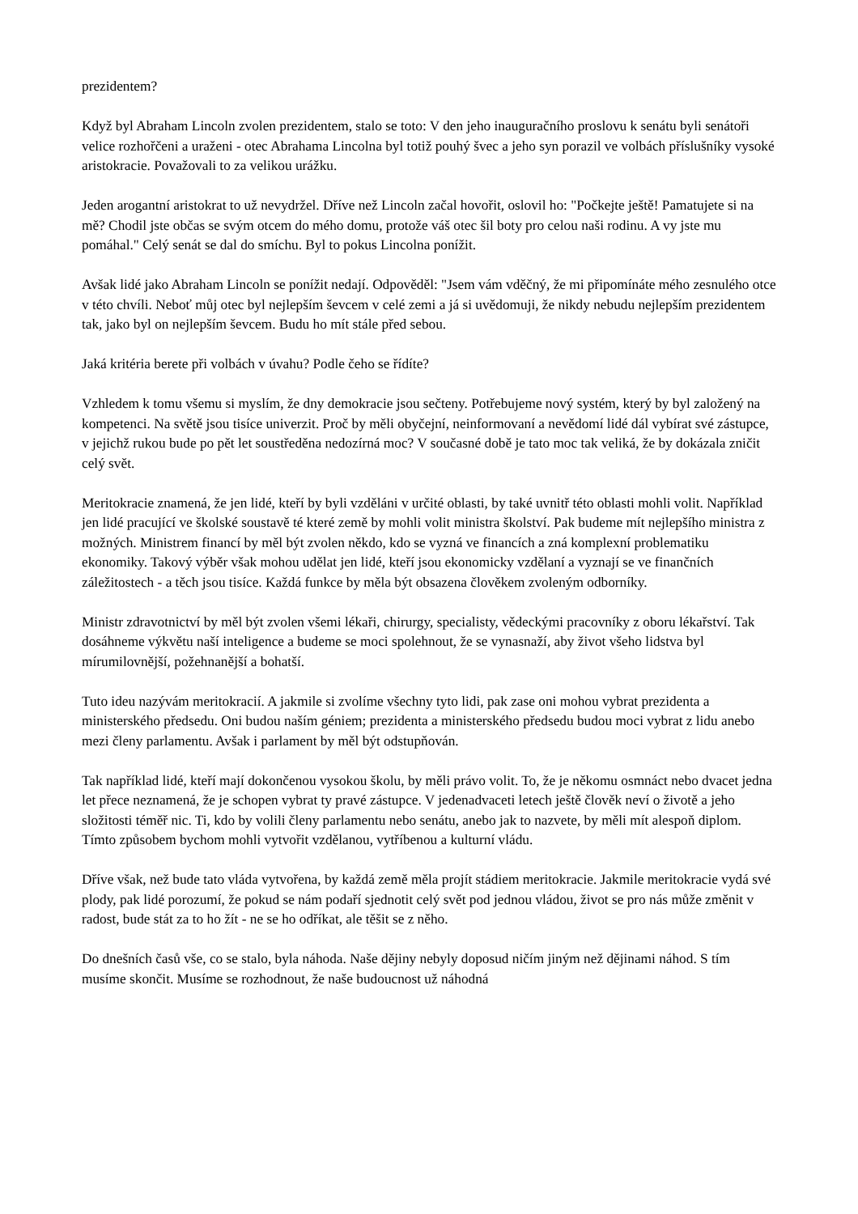prezidentem?
Když byl Abraham Lincoln zvolen prezidentem, stalo se toto: V den jeho inauguračního proslovu k senátu byli senátoři velice rozhořčeni a uraženi - otec Abrahama Lincolna byl totiž pouhý švec a jeho syn porazil ve volbách příslušníky vysoké aristokracie. Považovali to za velikou urážku.
Jeden arogantní aristokrat to už nevydržel. Dříve než Lincoln začal hovořit, oslovil ho: "Počkejte ještě! Pamatujete si na mě? Chodil jste občas se svým otcem do mého domu, protože váš otec šil boty pro celou naši rodinu. A vy jste mu pomáhal." Celý senát se dal do smíchu. Byl to pokus Lincolna ponížit.
Avšak lidé jako Abraham Lincoln se ponížit nedají. Odpověděl: "Jsem vám vděčný, že mi připomínáte mého zesnulého otce v této chvíli. Neboť můj otec byl nejlepším ševcem v celé zemi a já si uvědomuji, že nikdy nebudu nejlepším prezidentem tak, jako byl on nejlepším ševcem. Budu ho mít stále před sebou.
Jaká kritéria berete při volbách v úvahu? Podle čeho se řídíte?
Vzhledem k tomu všemu si myslím, že dny demokracie jsou sečteny. Potřebujeme nový systém, který by byl založený na kompetenci. Na světě jsou tisíce univerzit. Proč by měli obyčejní, neinformovaní a nevědomí lidé dál vybírat své zástupce, v jejichž rukou bude po pět let soustředěna nedozírná moc? V současné době je tato moc tak veliká, že by dokázala zničit celý svět.
Meritokracie znamená, že jen lidé, kteří by byli vzděláni v určité oblasti, by také uvnitř této oblasti mohli volit. Například jen lidé pracující ve školské soustavě té které země by mohli volit ministra školství. Pak budeme mít nejlepšího ministra z možných. Ministrem financí by měl být zvolen někdo, kdo se vyzná ve financích a zná komplexní problematiku ekonomiky. Takový výběr však mohou udělat jen lidé, kteří jsou ekonomicky vzdělaní a vyznají se ve finančních záležitostech - a těch jsou tisíce. Každá funkce by měla být obsazena člověkem zvoleným odborníky.
Ministr zdravotnictví by měl být zvolen všemi lékaři, chirurgy, specialisty, vědeckými pracovníky z oboru lékařství. Tak dosáhneme výkvětu naší inteligence a budeme se moci spolehnout, že se vynasnaží, aby život všeho lidstva byl mírumilovnější, požehnanější a bohatší.
Tuto ideu nazývám meritokracií. A jakmile si zvolíme všechny tyto lidi, pak zase oni mohou vybrat prezidenta a ministerského předsedu. Oni budou naším géniem; prezidenta a ministerského předsedu budou moci vybrat z lidu anebo mezi členy parlamentu. Avšak i parlament by měl být odstupňován.
Tak například lidé, kteří mají dokončenou vysokou školu, by měli právo volit. To, že je někomu osmnáct nebo dvacet jedna let přece neznamená, že je schopen vybrat ty pravé zástupce. V jedenadvaceti letech ještě člověk neví o životě a jeho složitosti téměř nic. Ti, kdo by volili členy parlamentu nebo senátu, anebo jak to nazvete, by měli mít alespoň diplom. Tímto způsobem bychom mohli vytvořit vzdělanou, vytříbenou a kulturní vládu.
Dříve však, než bude tato vláda vytvořena, by každá země měla projít stádiem meritokracie. Jakmile meritokracie vydá své plody, pak lidé porozumí, že pokud se nám podaří sjednotit celý svět pod jednou vládou, život se pro nás může změnit v radost, bude stát za to ho žít - ne se ho odříkat, ale těšit se z něho.
Do dnešních časů vše, co se stalo, byla náhoda. Naše dějiny nebyly doposud ničím jiným než dějinami náhod. S tím musíme skončit. Musíme se rozhodnout, že naše budoucnost už náhodná